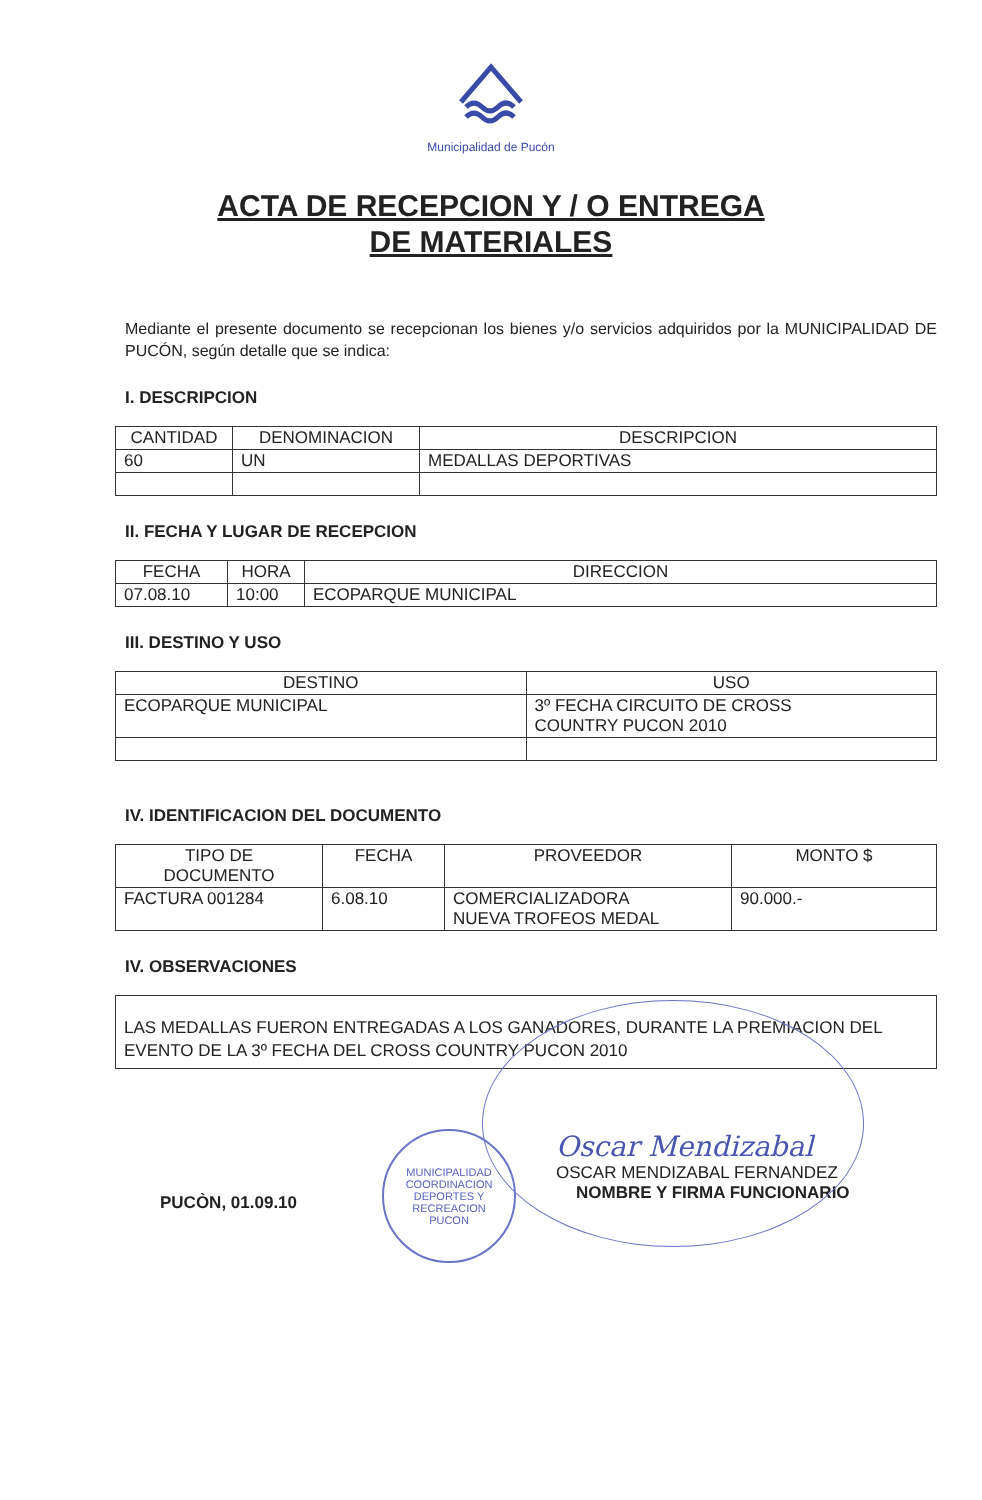Municipalidad de Pucón
ACTA DE RECEPCION Y / O ENTREGA
DE MATERIALES
Mediante el presente documento se recepcionan los bienes y/o servicios adquiridos por la MUNICIPALIDAD DE PUCÓN, según detalle que se indica:
I. DESCRIPCION
| CANTIDAD | DENOMINACION | DESCRIPCION |
| --- | --- | --- |
| 60 | UN | MEDALLAS DEPORTIVAS |
II. FECHA Y LUGAR DE RECEPCION
| FECHA | HORA | DIRECCION |
| --- | --- | --- |
| 07.08.10 | 10:00 | ECOPARQUE MUNICIPAL |
III. DESTINO Y USO
| DESTINO | USO |
| --- | --- |
| ECOPARQUE MUNICIPAL | 3º FECHA CIRCUITO DE CROSS COUNTRY PUCON 2010 |
IV. IDENTIFICACION DEL DOCUMENTO
| TIPO DE DOCUMENTO | FECHA | PROVEEDOR | MONTO $ |
| --- | --- | --- | --- |
| FACTURA 001284 | 6.08.10 | COMERCIALIZADORA NUEVA TROFEOS MEDAL | 90.000.- |
IV. OBSERVACIONES
LAS MEDALLAS FUERON ENTREGADAS A LOS GANADORES, DURANTE LA PREMIACION DEL EVENTO DE LA 3º FECHA DEL CROSS COUNTRY PUCON 2010
PUCÒN, 01.09.10
MUNICIPALIDAD
COORDINACION
DEPORTES Y
RECREACION
PUCON
Oscar Mendizabal
OSCAR MENDIZABAL FERNANDEZ
NOMBRE Y FIRMA FUNCIONARIO